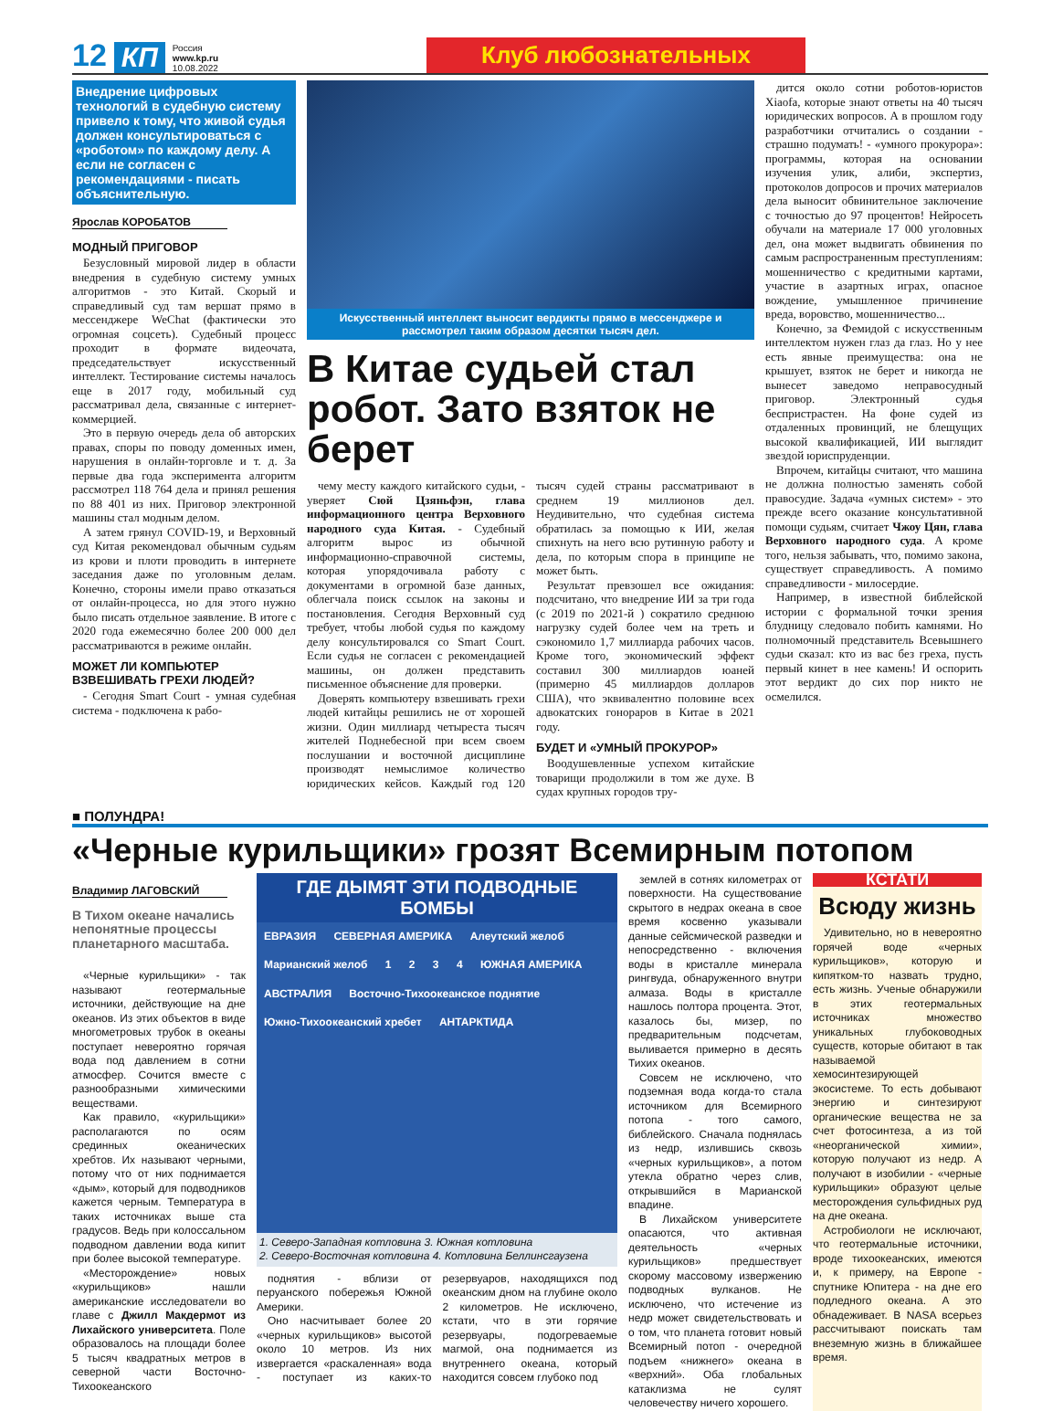12 КП Россия
www.kp.ru
10.08.2022 Клуб любознательных
Внедрение цифровых технологий в судебную систему привело к тому, что живой судья должен консультироваться с «роботом» по каждому делу. А если не согласен с рекомендациями - писать объяснительную.
Ярослав КОРОБАТОВ
МОДНЫЙ ПРИГОВОР
Безусловный мировой лидер в области внедрения в судебную систему умных алгоритмов - это Китай. Скорый и справедливый суд там вершат прямо в мессенджере WeChat (фактически это огромная соцсеть). Судебный процесс проходит в формате видеочата, председательствует искусственный интеллект. Тестирование системы началось еще в 2017 году, мобильный суд рассматривал дела, связанные с интернет-коммерцией.
Это в первую очередь дела об авторских правах, споры по поводу доменных имен, нарушения в онлайн-торговле и т. д. За первые два года эксперимента алгоритм рассмотрел 118 764 дела и принял решения по 88 401 из них. Приговор электронной машины стал модным делом.
А затем грянул COVID-19, и Верховный суд Китая рекомендовал обычным судьям из крови и плоти проводить в интернете заседания даже по уголовным делам. Конечно, стороны имели право отказаться от онлайн-процесса, но для этого нужно было писать отдельное заявление. В итоге с 2020 года ежемесячно более 200 000 дел рассматриваются в режиме онлайн.
МОЖЕТ ЛИ КОМПЬЮТЕР ВЗВЕШИВАТЬ ГРЕХИ ЛЮДЕЙ?
- Сегодня Smart Court - умная судебная система - подключена к рабо-
Искусственный интеллект выносит вердикты прямо в мессенджере и рассмотрел таким образом десятки тысяч дел.
В Китае судьей стал робот. Зато взяток не берет
чему месту каждого китайского судьи, - уверяет Сюй Цзяньфэн, глава информационного центра Верховного народного суда Китая. - Судебный алгоритм вырос из обычной информационно-справочной системы, которая упорядочивала работу с документами в огромной базе данных, облегчала поиск ссылок на законы и постановления. Сегодня Верховный суд требует, чтобы любой судья по каждому делу консультировался со Smart Court. Если судья не согласен с рекомендацией машины, он должен представить письменное объяснение для проверки.
Доверять компьютеру взвешивать грехи людей китайцы решились не от хорошей жизни. Один миллиард четыреста тысяч жителей Поднебесной при всем своем послушании и восточной дисциплине производят немыслимое количество юридических кейсов. Каждый год 120 тысяч судей страны рассматривают в среднем 19 миллионов дел. Неудивительно, что судебная система обратилась за помощью к ИИ, желая спихнуть на него всю рутинную работу и дела, по которым спора в принципе не может быть.
Результат превзошел все ожидания: подсчитано, что внедрение ИИ за три года (с 2019 по 2021-й ) сократило среднюю нагрузку судей более чем на треть и сэкономило 1,7 миллиарда рабочих часов. Кроме того, экономический эффект составил 300 миллиардов юаней (примерно 45 миллиардов долларов США), что эквивалентно половине всех адвокатских гонораров в Китае в 2021 году.
БУДЕТ И «УМНЫЙ ПРОКУРОР»
Воодушевленные успехом китайские товарищи продолжили в том же духе. В судах крупных городов тру-
дится около сотни роботов-юристов Xiaofa, которые знают ответы на 40 тысяч юридических вопросов. А в прошлом году разработчики отчитались о создании - страшно подумать! - «умного прокурора»: программы, которая на основании изучения улик, алиби, экспертиз, протоколов допросов и прочих материалов дела выносит обвинительное заключение с точностью до 97 процентов! Нейросеть обучали на материале 17 000 уголовных дел, она может выдвигать обвинения по самым распространенным преступлениям: мошенничество с кредитными картами, участие в азартных играх, опасное вождение, умышленное причинение вреда, воровство, мошенничество...
Конечно, за Фемидой с искусственным интеллектом нужен глаз да глаз. Но у нее есть явные преимущества: она не крышует, взяток не берет и никогда не вынесет заведомо неправосудный приговор. Электронный судья беспристрастен. На фоне судей из отдаленных провинций, не блещущих высокой квалификацией, ИИ выглядит звездой юриспруденции.
Впрочем, китайцы считают, что машина не должна полностью заменять собой правосудие. Задача «умных систем» - это прежде всего оказание консультативной помощи судьям, считает Чжоу Цян, глава Верховного народного суда. А кроме того, нельзя забывать, что, помимо закона, существует справедливость. А помимо справедливости - милосердие.
Например, в известной библейской истории с формальной точки зрения блудницу следовало побить камнями. Но полномочный представитель Всевышнего судьи сказал: кто из вас без греха, пусть первый кинет в нее камень! И оспорить этот вердикт до сих пор никто не осмелился.
■ ПОЛУНДРА!
«Черные курильщики» грозят Всемирным потопом
Владимир ЛАГОВСКИЙ
В Тихом океане начались непонятные процессы планетарного масштаба.
«Черные курильщики» - так называют геотермальные источники, действующие на дне океанов. Из этих объектов в виде многометровых трубок в океаны поступает невероятно горячая вода под давлением в сотни атмосфер. Сочится вместе с разнообразными химическими веществами.
Как правило, «курильщики» располагаются по осям срединных океанических хребтов. Их называют черными, потому что от них поднимается «дым», который для подводников кажется черным. Температура в таких источниках выше ста градусов. Ведь при колоссальном подводном давлении вода кипит при более высокой температуре.
«Месторождение» новых «курильщиков» нашли американские исследователи во главе с Джилл Макдермот из Лихайского университета. Поле образовалось на площади более 5 тысяч квадратных метров в северной части Восточно-Тихоокеанского
ГДЕ ДЫМЯТ ЭТИ ПОДВОДНЫЕ БОМБЫ
ЕВРАЗИЯ СЕВЕРНАЯ АМЕРИКА Алеутский желоб Марианский желоб 1 2 3 4 ЮЖНАЯ АМЕРИКА АВСТРАЛИЯ Восточно-Тихоокеанское поднятие Южно-Тихоокеанский хребет АНТАРКТИДА
1. Северо-Западная котловина 3. Южная котловина
2. Северо-Восточная котловина 4. Котловина Беллинсгаузена
поднятия - вблизи от перуанского побережья Южной Америки.
Оно насчитывает более 20 «черных курильщиков» высотой около 10 метров. Из них извергается «раскаленная» вода - поступает из каких-то резервуаров, находящихся под океанским дном на глубине около 2 километров. Не исключено, кстати, что в эти горячие резервуары, подогреваемые магмой, она поднимается из внутреннего океана, который находится совсем глубоко под
землей в сотнях километрах от поверхности. На существование скрытого в недрах океана в свое время косвенно указывали данные сейсмической разведки и непосредственно - включения воды в кристалле минерала рингвуда, обнаруженного внутри алмаза. Воды в кристалле нашлось полтора процента. Этот, казалось бы, мизер, по предварительным подсчетам, выливается примерно в десять Тихих океанов.
Совсем не исключено, что подземная вода когда-то стала источником для Всемирного потопа - того самого, библейского. Сначала поднялась из недр, излившись сквозь «черных курильщиков», а потом утекла обратно через слив, открывшийся в Марианской впадине.
В Лихайском университете опасаются, что активная деятельность «черных курильщиков» предшествует скорому массовому извержению подводных вулканов. Не исключено, что истечение из недр может свидетельствовать и о том, что планета готовит новый Всемирный потоп - очередной подъем «нижнего» океана в «верхний». Оба глобальных катаклизма не сулят человечеству ничего хорошего.
КСТАТИ
Всюду жизнь
Удивительно, но в невероятно горячей воде «черных курильщиков», которую и кипятком-то назвать трудно, есть жизнь. Ученые обнаружили в этих геотермальных источниках множество уникальных глубоководных существ, которые обитают в так называемой хемосинтезирующей экосистеме. То есть добывают энергию и синтезируют органические вещества не за счет фотосинтеза, а из той «неорганической химии», которую получают из недр. А получают в изобилии - «черные курильщики» образуют целые месторождения сульфидных руд на дне океана.
Астробиологи не исключают, что геотермальные источники, вроде тихоокеанских, имеются и, к примеру, на Европе - спутнике Юпитера - на дне его подледного океана. А это обнадеживает. В NASA всерьез рассчитывают поискать там внеземную жизнь в ближайшее время.